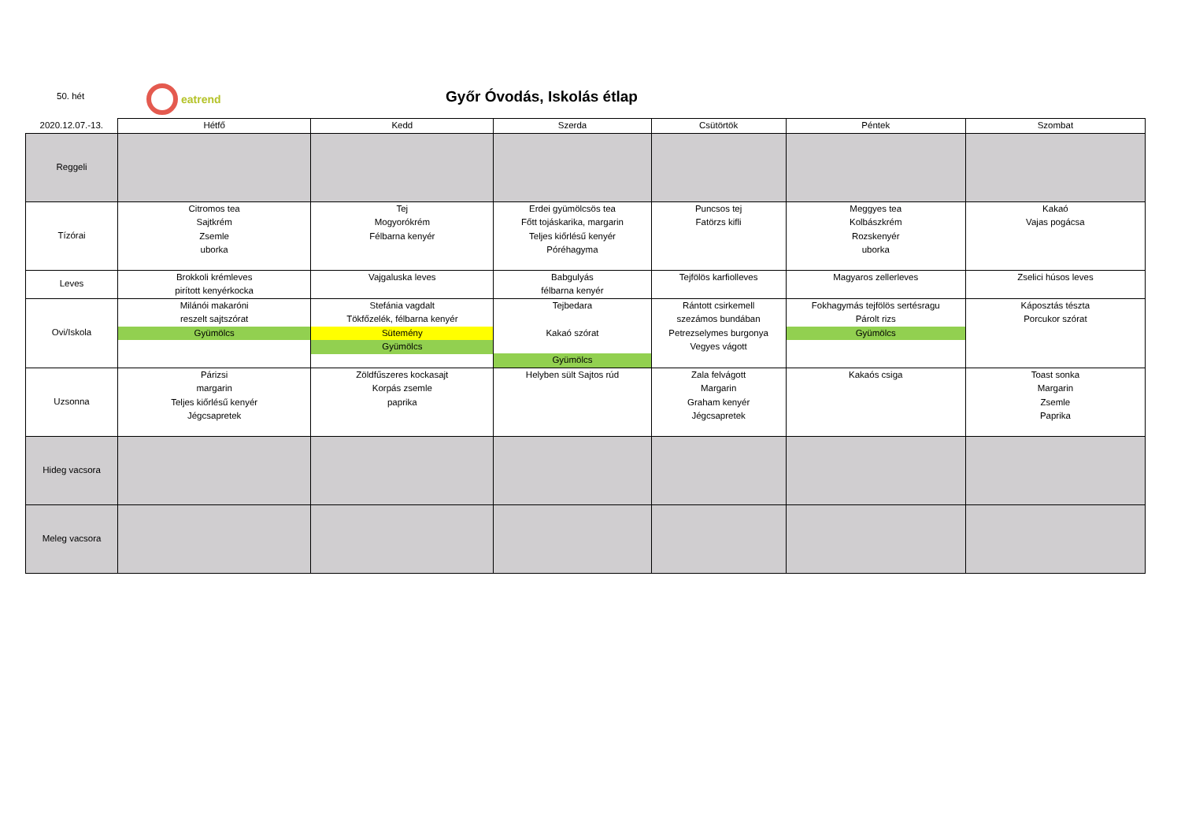50. hét
eatrend
Győr Óvodás, Iskolás étlap
| 2020.12.07.-13. | Hétfő | Kedd | Szerda | Csütörtök | Péntek | Szombat |
| --- | --- | --- | --- | --- | --- | --- |
| Reggeli | | | | | | |
| Tízórai | Citromos tea Sajtkrém Zsemle uborka | Tej Mogyorókrém Félbarna kenyér | Erdei gyümölcsös tea Főtt tojáskarika, margarin Teljes kiőrlésű kenyér Póréhagyma | Puncsos tej Fatörzs kifli | Meggyes tea Kolbászkrém Rozskenyér uborka | Kakaó Vajas pogácsa |
| Leves | Brokkoli krémleves pirított kenyérkocka | Vajgaluska leves | Babgulyás félbarna kenyér | Tejfölös karfiolleves | Magyaros zellerleves | Zselici húsos leves |
| Ovi/Iskola | Milánói makaróni reszelt sajtszórat Gyümölcs | Stefánia vagdalt Tökfőzelék, félbarna kenyér Sütemény Gyümölcs | Tejbedara Kakaó szórat Gyümölcs | Rántott csirkemell szezámos bundában Petrezselymes burgonya Vegyes vágott | Fokhagymás tejfölös sertésragu Párolt rizs Gyümölcs | Káposztás tészta Porcukor szórat |
| Uzsonna | Párizsi margarin Teljes kiőrlésű kenyér Jégcsapretek | Zöldfűszeres kockasajt Korpás zsemle paprika | Helyben sült Sajtos rúd | Zala felvágott Margarin Graham kenyér Jégcsapretek | Kakaós csiga | Toast sonka Margarin Zsemle Paprika |
| Hideg vacsora | | | | | | |
| Meleg vacsora | | | | | | |